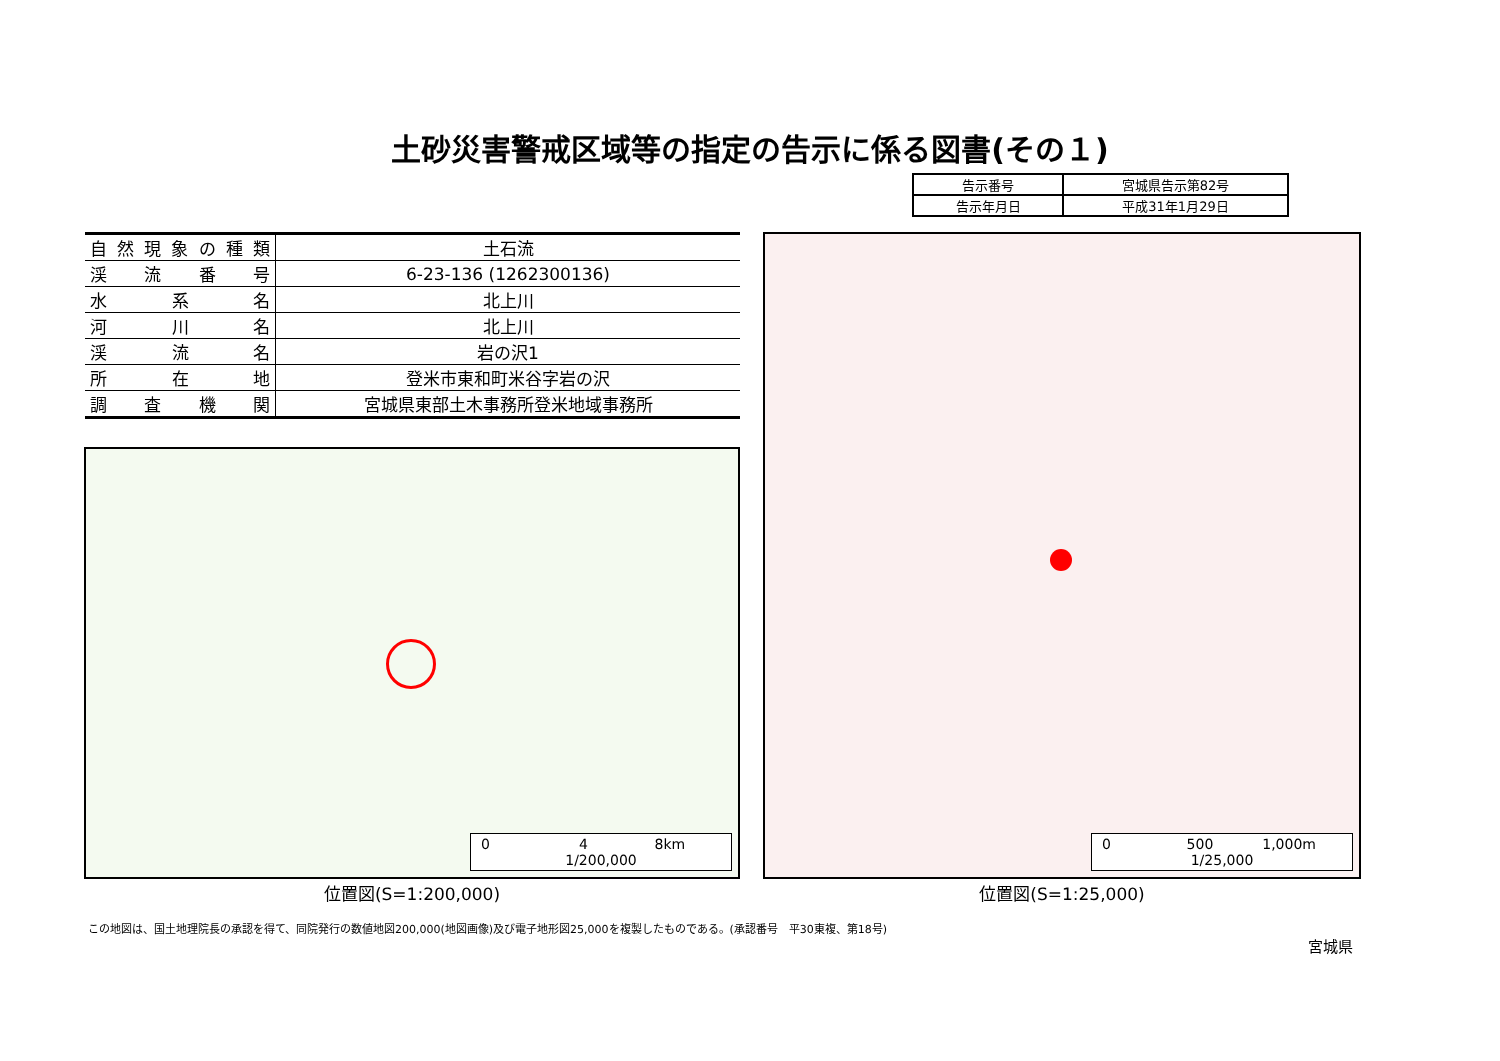土砂災害警戒区域等の指定の告示に係る図書(その１)
| 告示番号 | 宮城県告示第82号 |
| 告示年月日 | 平成31年1月29日 |
| 自然現象の種類 | 土石流 |
| 渓流番号 | 6-23-136 (1262300136) |
| 水系名 | 北上川 |
| 河川名 | 北上川 |
| 渓流名 | 岩の沢1 |
| 所在地 | 登米市東和町米谷字岩の沢 |
| 調査機関 | 宮城県東部土木事務所登米地域事務所 |
0 4 8km
1/200,000
0 500 1,000m
1/25,000
位置図(S=1:200,000) 位置図(S=1:25,000)
この地図は、国土地理院長の承認を得て、同院発行の数値地図200,000(地図画像)及び電子地形図25,000を複製したものである。(承認番号　平30東複、第18号)
宮城県